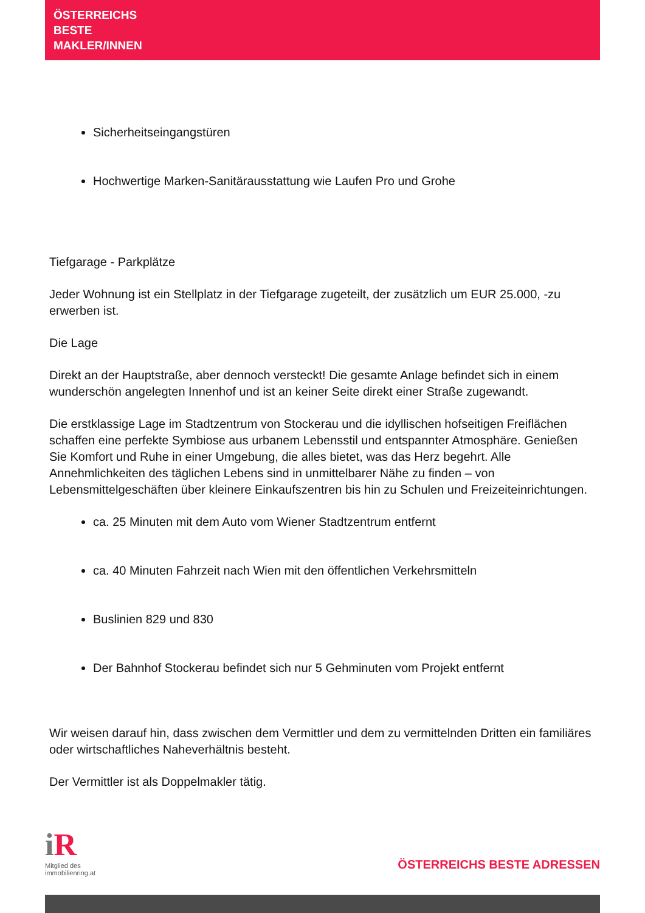ÖSTERREICHS
BESTE
MAKLER/INNEN
Sicherheitseingangstüren
Hochwertige Marken-Sanitärausstattung wie Laufen Pro und Grohe
Tiefgarage - Parkplätze
Jeder Wohnung ist ein Stellplatz in der Tiefgarage zugeteilt, der zusätzlich um EUR 25.000, -zu erwerben ist.
Die Lage
Direkt an der Hauptstraße, aber dennoch versteckt! Die gesamte Anlage befindet sich in einem wunderschön angelegten Innenhof und ist an keiner Seite direkt einer Straße zugewandt.
Die erstklassige Lage im Stadtzentrum von Stockerau und die idyllischen hofseitigen Freiflächen schaffen eine perfekte Symbiose aus urbanem Lebensstil und entspannter Atmosphäre. Genießen Sie Komfort und Ruhe in einer Umgebung, die alles bietet, was das Herz begehrt. Alle Annehmlichkeiten des täglichen Lebens sind in unmittelbarer Nähe zu finden – von Lebensmittelgeschäften über kleinere Einkaufszentren bis hin zu Schulen und Freizeiteinrichtungen.
ca. 25 Minuten mit dem Auto vom Wiener Stadtzentrum entfernt
ca. 40 Minuten Fahrzeit nach Wien mit den öffentlichen Verkehrsmitteln
Buslinien 829 und 830
Der Bahnhof Stockerau befindet sich nur 5 Gehminuten vom Projekt entfernt
Wir weisen darauf hin, dass zwischen dem Vermittler und dem zu vermittelnden Dritten ein familiäres oder wirtschaftliches Naheverhältnis besteht.
Der Vermittler ist als Doppelmakler tätig.
i R
Mitglied des
immobilienring.at
ÖSTERREICHS BESTE ADRESSEN